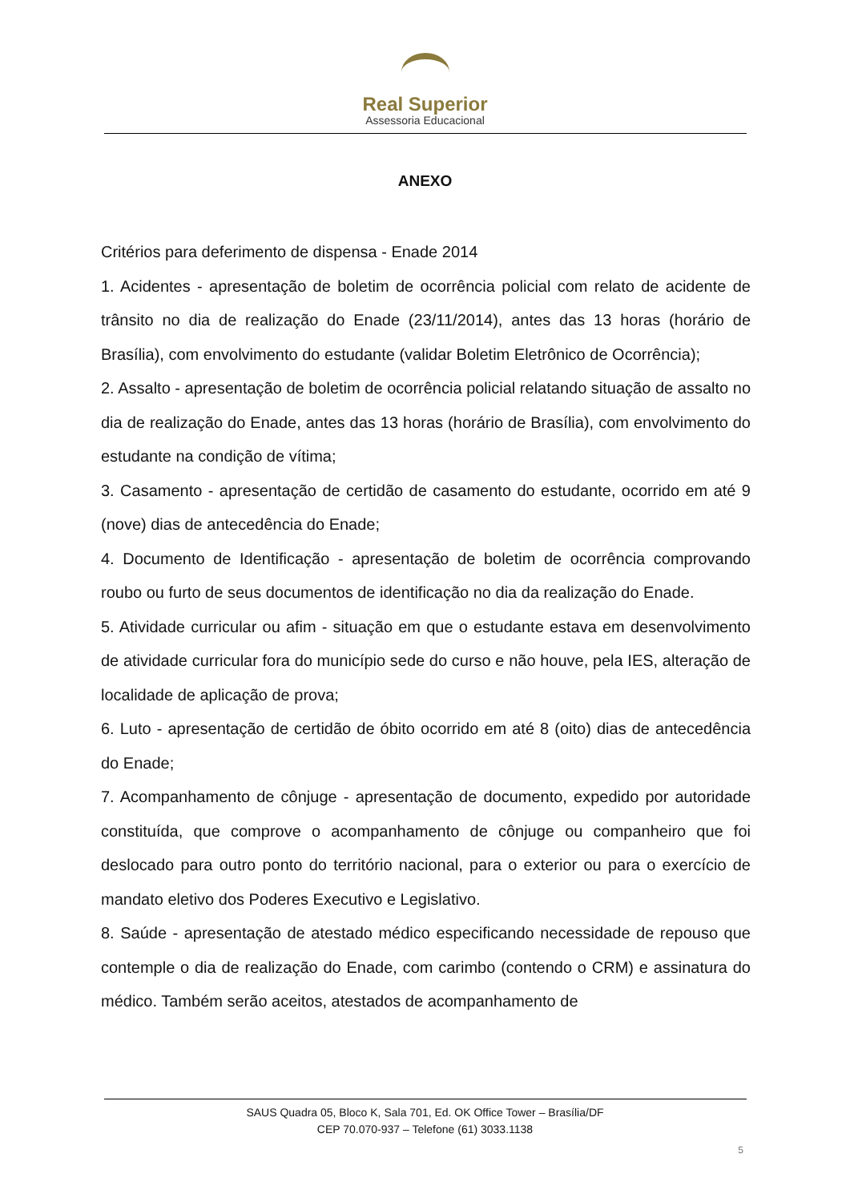Real Superior
Assessoria Educacional
ANEXO
Critérios para deferimento de dispensa - Enade 2014
1. Acidentes - apresentação de boletim de ocorrência policial com relato de acidente de trânsito no dia de realização do Enade (23/11/2014), antes das 13 horas (horário de Brasília), com envolvimento do estudante (validar Boletim Eletrônico de Ocorrência);
2. Assalto - apresentação de boletim de ocorrência policial relatando situação de assalto no dia de realização do Enade, antes das 13 horas (horário de Brasília), com envolvimento do estudante na condição de vítima;
3. Casamento - apresentação de certidão de casamento do estudante, ocorrido em até 9 (nove) dias de antecedência do Enade;
4. Documento de Identificação - apresentação de boletim de ocorrência comprovando roubo ou furto de seus documentos de identificação no dia da realização do Enade.
5. Atividade curricular ou afim - situação em que o estudante estava em desenvolvimento de atividade curricular fora do município sede do curso e não houve, pela IES, alteração de localidade de aplicação de prova;
6. Luto - apresentação de certidão de óbito ocorrido em até 8 (oito) dias de antecedência do Enade;
7. Acompanhamento de cônjuge - apresentação de documento, expedido por autoridade constituída, que comprove o acompanhamento de cônjuge ou companheiro que foi deslocado para outro ponto do território nacional, para o exterior ou para o exercício de mandato eletivo dos Poderes Executivo e Legislativo.
8. Saúde - apresentação de atestado médico especificando necessidade de repouso que contemple o dia de realização do Enade, com carimbo (contendo o CRM) e assinatura do médico. Também serão aceitos, atestados de acompanhamento de
SAUS Quadra 05, Bloco K, Sala 701, Ed. OK Office Tower – Brasília/DF
CEP 70.070-937 – Telefone (61) 3033.1138
5